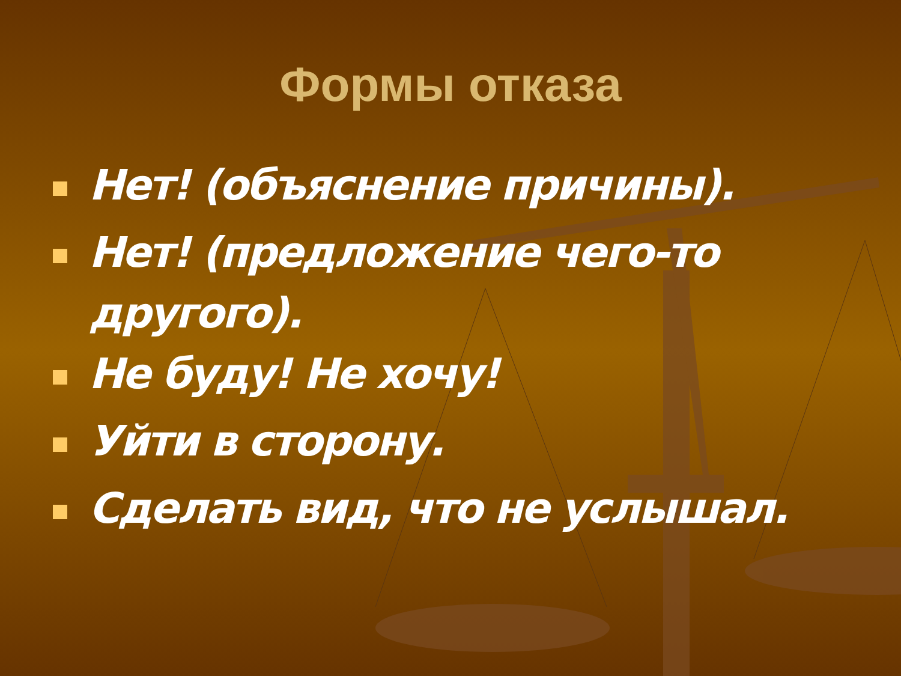Формы отказа
Нет! (объяснение причины).
Нет! (предложение чего-то
другого).
Не буду! Не хочу!
Уйти в сторону.
Сделать вид, что не услышал.